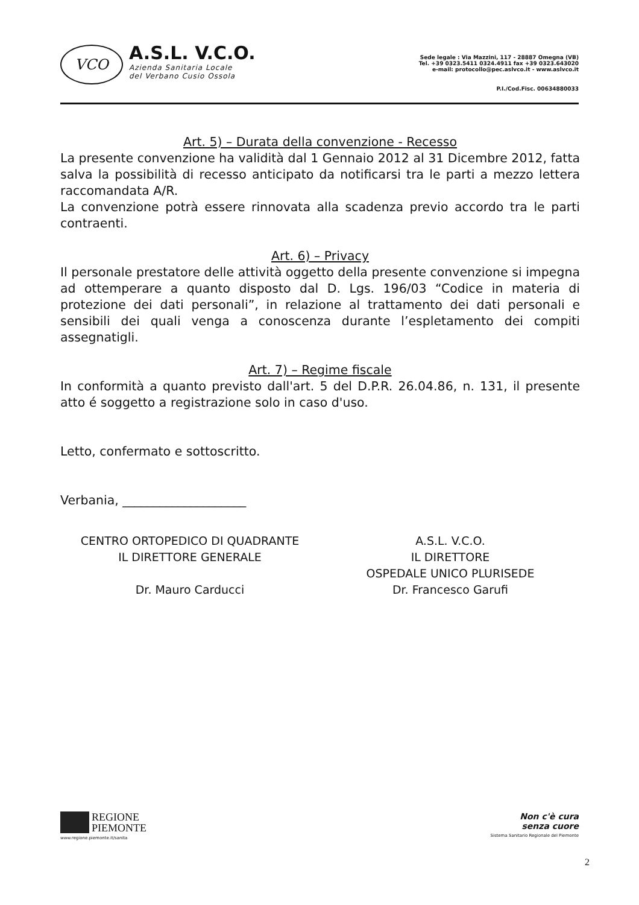VCO
A.S.L. V.C.O.
Azienda Sanitaria Locale
del Verbano Cusio Ossola
Sede legale : Via Mazzini, 117 - 28887 Omegna (VB)
Tel. +39 0323.5411 0324.4911 fax +39 0323.643020
e-mail: protocollo@pec.aslvco.it - www.aslvco.it
P.I./Cod.Fisc. 00634880033
Art. 5) – Durata della convenzione - Recesso
La presente convenzione ha validità dal 1 Gennaio 2012 al 31 Dicembre 2012, fatta salva la possibilità di recesso anticipato da notificarsi tra le parti a mezzo lettera raccomandata A/R.
La convenzione potrà essere rinnovata alla scadenza previo accordo tra le parti contraenti.
Art. 6) – Privacy
Il personale prestatore delle attività oggetto della presente convenzione si impegna ad ottemperare a quanto disposto dal D. Lgs. 196/03 “Codice in materia di protezione dei dati personali”, in relazione al trattamento dei dati personali e sensibili dei quali venga a conoscenza durante l’espletamento dei compiti assegnatigli.
Art. 7) – Regime fiscale
In conformità a quanto previsto dall'art. 5 del D.P.R. 26.04.86, n. 131, il presente atto é soggetto a registrazione solo in caso d'uso.
Letto, confermato e sottoscritto.
Verbania, ____________________
CENTRO ORTOPEDICO DI QUADRANTE
IL DIRETTORE GENERALE
Dr. Mauro Carducci
A.S.L. V.C.O.
IL DIRETTORE
OSPEDALE UNICO PLURISEDE
Dr. Francesco Garufi
REGIONE
PIEMONTE
www.regione.piemonte.it/sanita
Non c'è cura
senza cuore
Sistema Sanitario Regionale del Piemonte
2